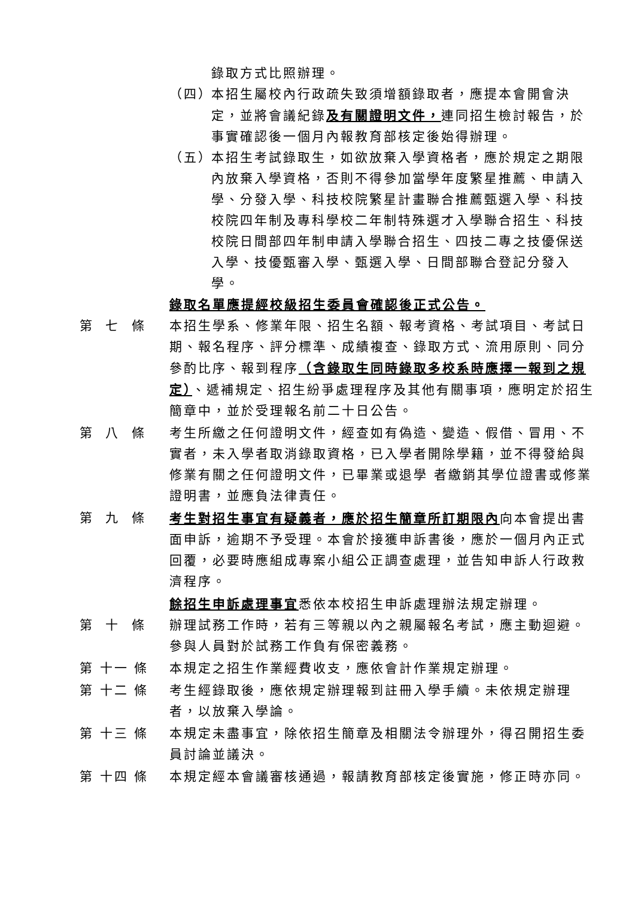錄取方式比照辦理。
（四） 本招生屬校內行政疏失致須增額錄取者，應提本會開會決定，並將會議紀錄及有關證明文件，連同招生檢討報告，於事實確認後一個月內報教育部核定後始得辦理。
（五） 本招生考試錄取生，如欲放棄入學資格者，應於規定之期限內放棄入學資格，否則不得參加當學年度繁星推薦、申請入學、分發入學、科技校院繁星計畫聯合推薦甄選入學、科技校院四年制及專科學校二年制特殊選才入學聯合招生、科技校院日間部四年制申請入學聯合招生、四技二專之技優保送入學、技優甄審入學、甄選入學、日間部聯合登記分發入學。
錄取名單應提經校級招生委員會確認後正式公告。
第 七 條 本招生學系、修業年限、招生名額、報考資格、考試項目、考試日期、報名程序、評分標準、成績複查、錄取方式、流用原則、同分參酌比序、報到程序（含錄取生同時錄取多校系時應擇一報到之規定）、遞補規定、招生紛爭處理程序及其他有關事項，應明定於招生簡章中，並於受理報名前二十日公告。
第 八 條 考生所繳之任何證明文件，經查如有偽造、變造、假借、冒用、不實者，未入學者取消錄取資格，已入學者開除學籍，並不得發給與修業有關之任何證明文件，已畢業或退學 者繳銷其學位證書或修業證明書，並應負法律責任。
第 九 條 考生對招生事宜有疑義者，應於招生簡章所訂期限內向本會提出書面申訴，逾期不予受理。本會於接獲申訴書後，應於一個月內正式回覆，必要時應組成專案小組公正調查處理，並告知申訴人行政救濟程序。
餘招生申訴處理事宜悉依本校招生申訴處理辦法規定辦理。
第 十 條 辦理試務工作時，若有三等親以內之親屬報名考試，應主動迴避。參與人員對於試務工作負有保密義務。
第 十一 條 本規定之招生作業經費收支，應依會計作業規定辦理。
第 十二 條 考生經錄取後，應依規定辦理報到註冊入學手續。未依規定辦理者，以放棄入學論。
第 十三 條 本規定未盡事宜，除依招生簡章及相關法令辦理外，得召開招生委員討論並議決。
第 十四 條 本規定經本會議審核通過，報請教育部核定後實施，修正時亦同。